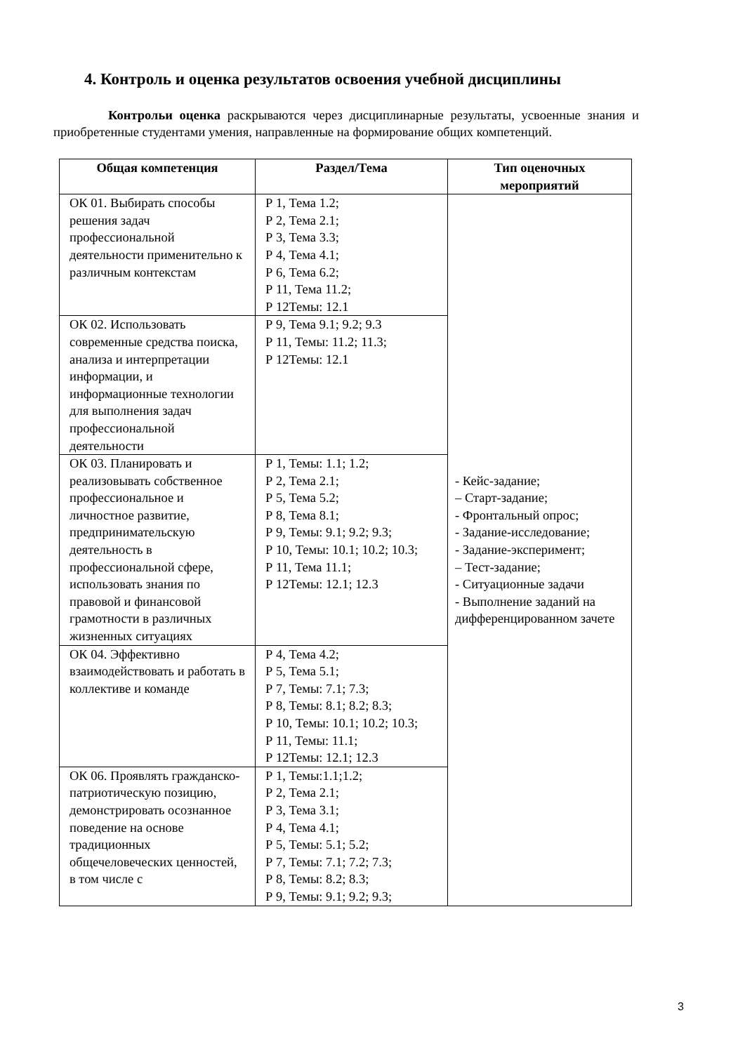4. Контроль и оценка результатов освоения учебной дисциплины
Контрольи оценка раскрываются через дисциплинарные результаты, усвоенные знания и приобретенные студентами умения, направленные на формирование общих компетенций.
| Общая компетенция | Раздел/Тема | Тип оценочных мероприятий |
| --- | --- | --- |
| ОК 01. Выбирать способы решения задач профессиональной деятельности применительно к различным контекстам | Р 1, Тема 1.2; Р 2, Тема 2.1; Р 3, Тема 3.3; Р 4, Тема 4.1; Р 6, Тема 6.2; Р 11, Тема 11.2; Р 12Темы: 12.1 | - Кейс-задание; – Старт-задание; - Фронтальный опрос; - Задание-исследование; - Задание-эксперимент; – Тест-задание; - Ситуационные задачи - Выполнение заданий на дифференцированном зачете |
| ОК 02. Использовать современные средства поиска, анализа и интерпретации информации, и информационные технологии для выполнения задач профессиональной деятельности | Р 9, Тема 9.1; 9.2; 9.3 Р 11, Темы: 11.2; 11.3; Р 12Темы: 12.1 | |
| ОК 03. Планировать и реализовывать собственное профессиональное и личностное развитие, предпринимательскую деятельность в профессиональной сфере, использовать знания по правовой и финансовой грамотности в различных жизненных ситуациях | Р 1, Темы: 1.1; 1.2; Р 2, Тема 2.1; Р 5, Тема 5.2; Р 8, Тема 8.1; Р 9, Темы: 9.1; 9.2; 9.3; Р 10, Темы: 10.1; 10.2; 10.3; Р 11, Тема 11.1; Р 12Темы: 12.1; 12.3 | |
| ОК 04. Эффективно взаимодействовать и работать в коллективе и команде | Р 4, Тема 4.2; Р 5, Тема 5.1; Р 7, Темы: 7.1; 7.3; Р 8, Темы: 8.1; 8.2; 8.3; Р 10, Темы: 10.1; 10.2; 10.3; Р 11, Темы: 11.1; Р 12Темы: 12.1; 12.3 | |
| ОК 06. Проявлять гражданско-патриотическую позицию, демонстрировать осознанное поведение на основе традиционных общечеловеческих ценностей, в том числе с | Р 1, Темы:1.1;1.2; Р 2, Тема 2.1; Р 3, Тема 3.1; Р 4, Тема 4.1; Р 5, Темы: 5.1; 5.2; Р 7, Темы: 7.1; 7.2; 7.3; Р 8, Темы: 8.2; 8.3; Р 9, Темы: 9.1; 9.2; 9.3; | |
3